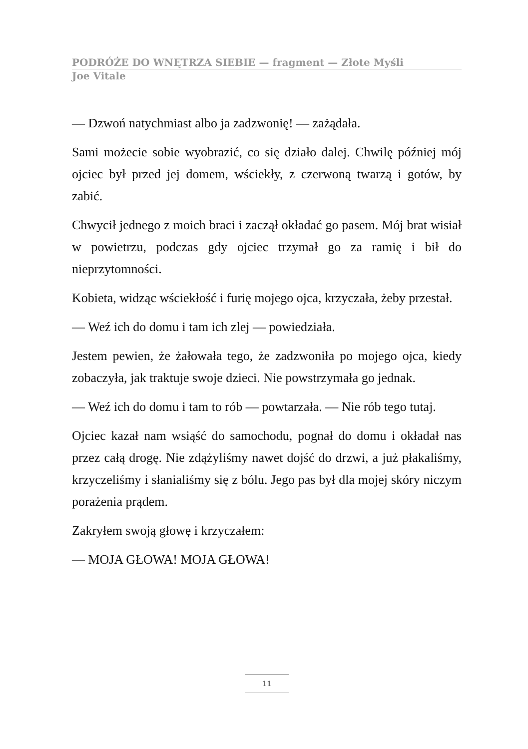PODRÓŻE DO WNĘTRZA SIEBIE — fragment — Złote Myśli
Joe Vitale
— Dzwoń natychmiast albo ja zadzwonię! — zażądała.
Sami możecie sobie wyobrazić, co się działo dalej. Chwilę później mój ojciec był przed jej domem, wściekły, z czerwoną twarzą i gotów, by zabić.
Chwycił jednego z moich braci i zaczął okładać go pasem. Mój brat wisiał w powietrzu, podczas gdy ojciec trzymał go za ramię i bił do nieprzytomności.
Kobieta, widząc wściekłość i furię mojego ojca, krzyczała, żeby przestał.
— Weź ich do domu i tam ich zlej — powiedziała.
Jestem pewien, że żałowała tego, że zadzwoniła po mojego ojca, kiedy zobaczyła, jak traktuje swoje dzieci. Nie powstrzymała go jednak.
— Weź ich do domu i tam to rób — powtarzała. — Nie rób tego tutaj.
Ojciec kazał nam wsiąść do samochodu, pognał do domu i okładał nas przez całą drogę. Nie zdążyliśmy nawet dojść do drzwi, a już płakaliśmy, krzyczeliśmy i słanialiśmy się z bólu. Jego pas był dla mojej skóry niczym porażenia prądem.
Zakryłem swoją głowę i krzyczałem:
— MOJA GŁOWA! MOJA GŁOWA!
11